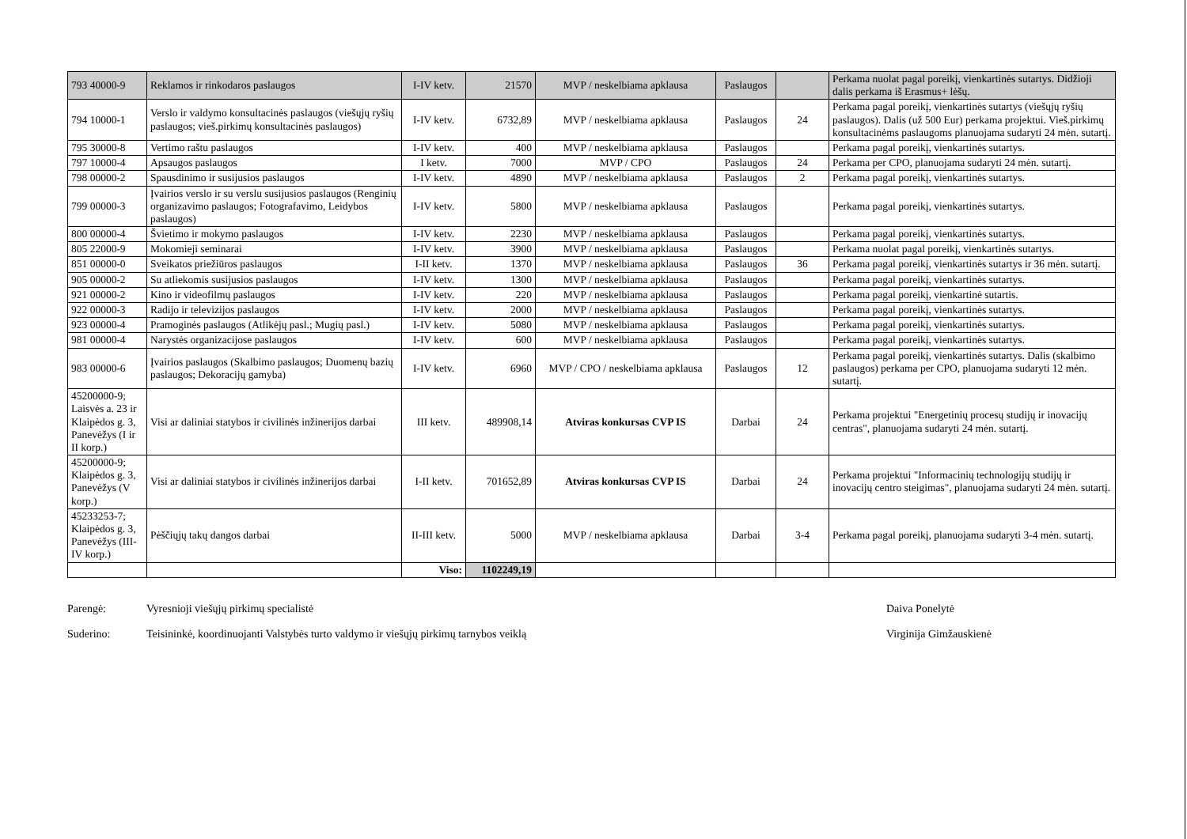| 793 40000-9 | Reklamos ir rinkodaros paslaugos | I-IV ketv. | 21570 | MVP / neskelbiama apklausa | Paslaugos | | Perkama nuolat pagal poreikį, vienkartinės sutartys. Didžioji dalis perkama iš Erasmus+ lėšų. |
| 794 10000-1 | Verslo ir valdymo konsultacinės paslaugos (viešųjų ryšių paslaugos; vieš.pirkimų konsultacinės paslaugos) | I-IV ketv. | 6732,89 | MVP / neskelbiama apklausa | Paslaugos | 24 | Perkama pagal poreikį, vienkartinės sutartys (viešųjų ryšių paslaugos). Dalis (už 500 Eur) perkama projektui. Vieš.pirkimų konsultacinėms paslaugoms planuojama sudaryti 24 mėn. sutartį. |
| 795 30000-8 | Vertimo raštu paslaugos | I-IV ketv. | 400 | MVP / neskelbiama apklausa | Paslaugos | | Perkama pagal poreikį, vienkartinės sutartys. |
| 797 10000-4 | Apsaugos paslaugos | I ketv. | 7000 | MVP / CPO | Paslaugos | 24 | Perkama per CPO, planuojama sudaryti 24 mėn. sutartį. |
| 798 00000-2 | Spausdinimo ir susijusios paslaugos | I-IV ketv. | 4890 | MVP / neskelbiama apklausa | Paslaugos | 2 | Perkama pagal poreikį, vienkartinės sutartys. |
| 799 00000-3 | Įvairios verslo ir su verslu susijusios paslaugos (Renginių organizavimo paslaugos; Fotografavimo, Leidybos paslaugos) | I-IV ketv. | 5800 | MVP / neskelbiama apklausa | Paslaugos | | Perkama pagal poreikį, vienkartinės sutartys. |
| 800 00000-4 | Švietimo ir mokymo paslaugos | I-IV ketv. | 2230 | MVP / neskelbiama apklausa | Paslaugos | | Perkama pagal poreikį, vienkartinės sutartys. |
| 805 22000-9 | Mokomieji seminarai | I-IV ketv. | 3900 | MVP / neskelbiama apklausa | Paslaugos | | Perkama nuolat pagal poreikį, vienkartinės sutartys. |
| 851 00000-0 | Sveikatos priežiūros paslaugos | I-II ketv. | 1370 | MVP / neskelbiama apklausa | Paslaugos | 36 | Perkama pagal poreikį, vienkartinės sutartys ir 36 mėn. sutartį. |
| 905 00000-2 | Su atliekomis susijusios paslaugos | I-IV ketv. | 1300 | MVP / neskelbiama apklausa | Paslaugos | | Perkama pagal poreikį, vienkartinės sutartys. |
| 921 00000-2 | Kino ir videofilmų paslaugos | I-IV ketv. | 220 | MVP / neskelbiama apklausa | Paslaugos | | Perkama pagal poreikį, vienkartinė sutartis. |
| 922 00000-3 | Radijo ir televizijos paslaugos | I-IV ketv. | 2000 | MVP / neskelbiama apklausa | Paslaugos | | Perkama pagal poreikį, vienkartinės sutartys. |
| 923 00000-4 | Pramoginės paslaugos (Atlikėjų pasl.; Mugių pasl.) | I-IV ketv. | 5080 | MVP / neskelbiama apklausa | Paslaugos | | Perkama pagal poreikį, vienkartinės sutartys. |
| 981 00000-4 | Narystės organizacijose paslaugos | I-IV ketv. | 600 | MVP / neskelbiama apklausa | Paslaugos | | Perkama pagal poreikį, vienkartinės sutartys. |
| 983 00000-6 | Įvairios paslaugos (Skalbimo paslaugos; Duomenų bazių paslaugos; Dekoracijų gamyba) | I-IV ketv. | 6960 | MVP / CPO / neskelbiama apklausa | Paslaugos | 12 | Perkama pagal poreikį, vienkartinės sutartys. Dalis (skalbimo paslaugos) perkama per CPO, planuojama sudaryti 12 mėn. sutartį. |
| 45200000-9; Laisvės a. 23 ir Klaipėdos g. 3, Panevėžys (I ir II korp.) | Visi ar daliniai statybos ir civilinės inžinerijos darbai | III ketv. | 489908,14 | Atviras konkursas CVP IS | Darbai | 24 | Perkama projektui "Energetinių procesų studijų ir inovacijų centras", planuojama sudaryti 24 mėn. sutartį. |
| 45200000-9; Klaipėdos g. 3, Panevėžys (V korp.) | Visi ar daliniai statybos ir civilinės inžinerijos darbai | I-II ketv. | 701652,89 | Atviras konkursas CVP IS | Darbai | 24 | Perkama projektui "Informacinių technologijų studijų ir inovacijų centro steigimas", planuojama sudaryti 24 mėn. sutartį. |
| 45233253-7; Klaipėdos g. 3, Panevėžys (III-IV korp.) | Pėščiųjų takų dangos darbai | II-III ketv. | 5000 | MVP / neskelbiama apklausa | Darbai | 3-4 | Perkama pagal poreikį, planuojama sudaryti 3-4 mėn. sutartį. |
| | | Viso: | 1102249,19 | | | | |
Parengė:
Suderino:
Vyresnioji viešųjų pirkimų specialistė
Teisininkė, koordinuojanti Valstybės turto valdymo ir viešųjų pirkimų tarnybos veiklą
Daiva Ponelytė
Virginija Gimžauskienė